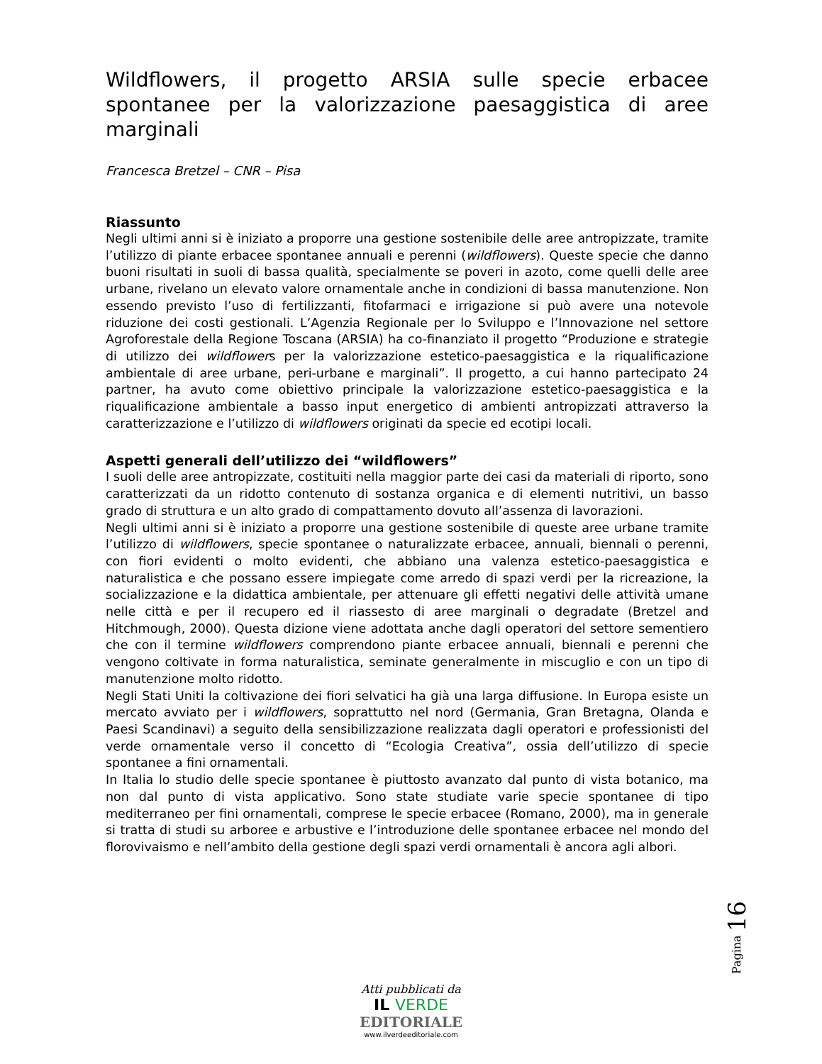Wildflowers, il progetto ARSIA sulle specie erbacee spontanee per la valorizzazione paesaggistica di aree marginali
Francesca Bretzel – CNR – Pisa
Riassunto
Negli ultimi anni si è iniziato a proporre una gestione sostenibile delle aree antropizzate, tramite l’utilizzo di piante erbacee spontanee annuali e perenni (wildflowers). Queste specie che danno buoni risultati in suoli di bassa qualità, specialmente se poveri in azoto, come quelli delle aree urbane, rivelano un elevato valore ornamentale anche in condizioni di bassa manutenzione. Non essendo previsto l’uso di fertilizzanti, fitofarmaci e irrigazione si può avere una notevole riduzione dei costi gestionali. L’Agenzia Regionale per lo Sviluppo e l’Innovazione nel settore Agroforestale della Regione Toscana (ARSIA) ha co-finanziato il progetto “Produzione e strategie di utilizzo dei wildflowers per la valorizzazione estetico-paesaggistica e la riqualificazione ambientale di aree urbane, peri-urbane e marginali”. Il progetto, a cui hanno partecipato 24 partner, ha avuto come obiettivo principale la valorizzazione estetico-paesaggistica e la riqualificazione ambientale a basso input energetico di ambienti antropizzati attraverso la caratterizzazione e l’utilizzo di wildflowers originati da specie ed ecotipi locali.
Aspetti generali dell’utilizzo dei “wildflowers”
I suoli delle aree antropizzate, costituiti nella maggior parte dei casi da materiali di riporto, sono caratterizzati da un ridotto contenuto di sostanza organica e di elementi nutritivi, un basso grado di struttura e un alto grado di compattamento dovuto all’assenza di lavorazioni.
Negli ultimi anni si è iniziato a proporre una gestione sostenibile di queste aree urbane tramite l’utilizzo di wildflowers, specie spontanee o naturalizzate erbacee, annuali, biennali o perenni, con fiori evidenti o molto evidenti, che abbiano una valenza estetico-paesaggistica e naturalistica e che possano essere impiegate come arredo di spazi verdi per la ricreazione, la socializzazione e la didattica ambientale, per attenuare gli effetti negativi delle attività umane nelle città e per il recupero ed il riassesto di aree marginali o degradate (Bretzel and Hitchmough, 2000). Questa dizione viene adottata anche dagli operatori del settore sementiero che con il termine wildflowers comprendono piante erbacee annuali, biennali e perenni che vengono coltivate in forma naturalistica, seminate generalmente in miscuglio e con un tipo di manutenzione molto ridotto.
Negli Stati Uniti la coltivazione dei fiori selvatici ha già una larga diffusione. In Europa esiste un mercato avviato per i wildflowers, soprattutto nel nord (Germania, Gran Bretagna, Olanda e Paesi Scandinavi) a seguito della sensibilizzazione realizzata dagli operatori e professionisti del verde ornamentale verso il concetto di “Ecologia Creativa”, ossia dell’utilizzo di specie spontanee a fini ornamentali.
In Italia lo studio delle specie spontanee è piuttosto avanzato dal punto di vista botanico, ma non dal punto di vista applicativo. Sono state studiate varie specie spontanee di tipo mediterraneo per fini ornamentali, comprese le specie erbacee (Romano, 2000), ma in generale si tratta di studi su arboree e arbustive e l’introduzione delle spontanee erbacee nel mondo del florovivaismo e nell’ambito della gestione degli spazi verdi ornamentali è ancora agli albori.
Pagina 16
Atti pubblicati da
IL VERDE
EDITORIALE
www.ilverdeeditoriale.com